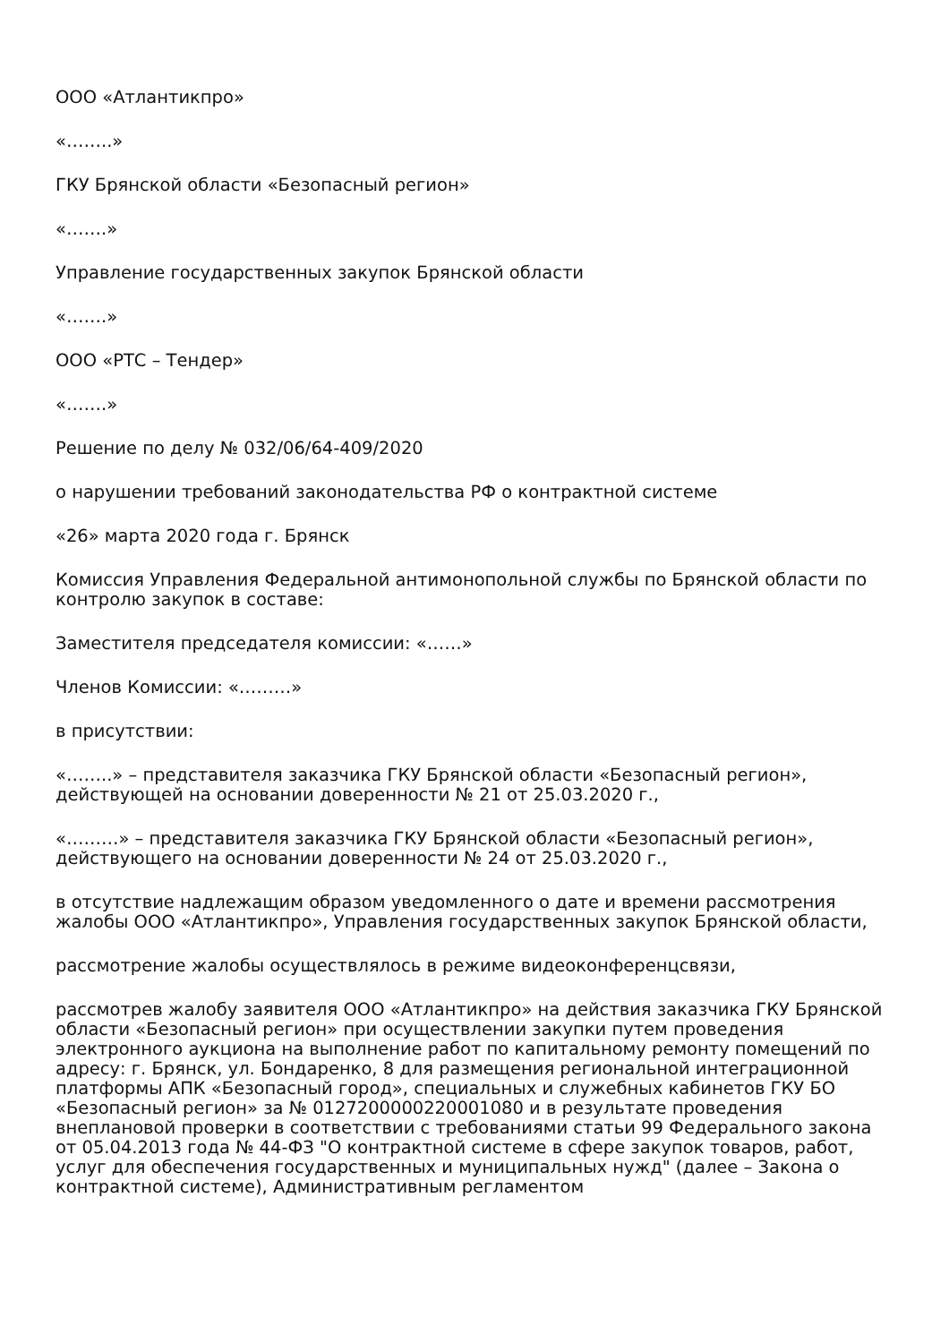ООО «Атлантикпро»
«……..»
ГКУ Брянской области «Безопасный регион»
«…….»
Управление государственных закупок Брянской области
«…….»
ООО «РТС – Тендер»
«…….»
Решение по делу № 032/06/64-409/2020
о нарушении требований законодательства РФ о контрактной системе
«26» марта 2020 года г. Брянск
Комиссия Управления Федеральной антимонопольной службы по Брянской области по контролю закупок в составе:
Заместителя председателя комиссии: «……»
Членов Комиссии: «………»
в присутствии:
«……..» – представителя заказчика ГКУ Брянской области «Безопасный регион», действующей на основании доверенности № 21 от 25.03.2020 г.,
«………» – представителя заказчика ГКУ Брянской области «Безопасный регион», действующего на основании доверенности № 24 от 25.03.2020 г.,
в отсутствие надлежащим образом уведомленного о дате и времени рассмотрения жалобы ООО «Атлантикпро», Управления государственных закупок Брянской области,
рассмотрение жалобы осуществлялось в режиме видеоконференцсвязи,
рассмотрев жалобу заявителя ООО «Атлантикпро» на действия заказчика ГКУ Брянской области «Безопасный регион» при осуществлении закупки путем проведения электронного аукциона на выполнение работ по капитальному ремонту помещений по адресу: г. Брянск, ул. Бондаренко, 8 для размещения региональной интеграционной платформы АПК «Безопасный город», специальных и служебных кабинетов ГКУ БО «Безопасный регион» за № 0127200000220001080 и в результате проведения внеплановой проверки в соответствии с требованиями статьи 99 Федерального закона от 05.04.2013 года № 44-ФЗ "О контрактной системе в сфере закупок товаров, работ, услуг для обеспечения государственных и муниципальных нужд" (далее – Закона о контрактной системе), Административным регламентом